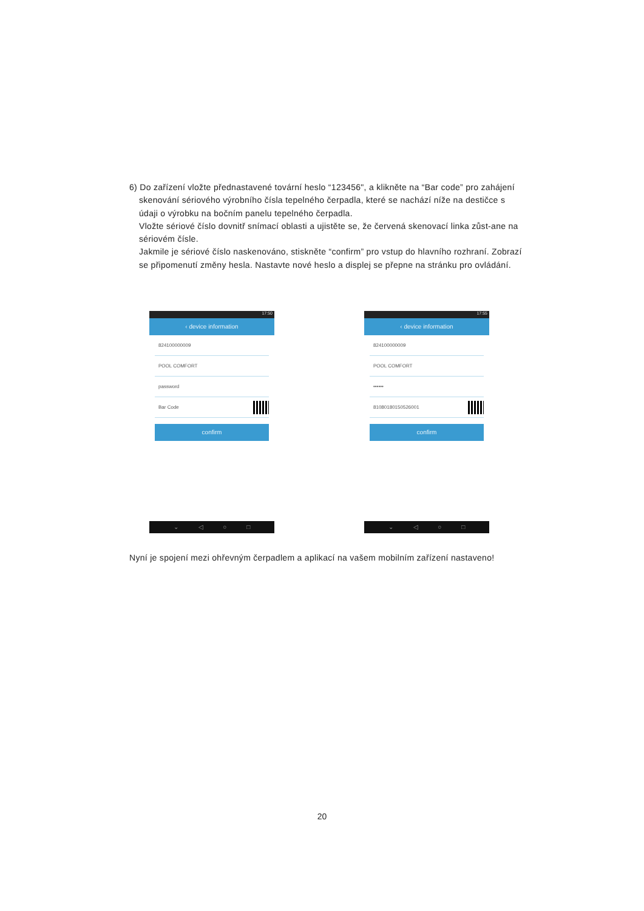6) Do zařízení vložte přednastavené tovární heslo “123456", a klikněte na “Bar code” pro zahájení skenování sériového výrobního čísla tepelného čerpadla, které se nachází níže na destičce s údaji o výrobku na bočním panelu tepelného čerpadla.
Vložte sériové číslo dovnitř snímací oblasti a ujistěte se, že červená skenovací linka zůst-ane na sériovém čísle.
Jakmile je sériové číslo naskenováno, stiskněte “confirm” pro vstup do hlavního rozhraní. Zobrazí se připomenutí změny hesla. Nastavte nové heslo a displej se přepne na stránku pro ovládání.
17:50
‹ device information
824100000009
POOL COMFORT
password
Bar Code
confirm
⌄ ◁ ○ □
17:55
‹ device information
824100000009
POOL COMFORT
••••••
81080180150526001
confirm
⌄ ◁ ○ □
Nyní je spojení mezi ohřevným čerpadlem a aplikací na vašem mobilním zařízení nastaveno!
20